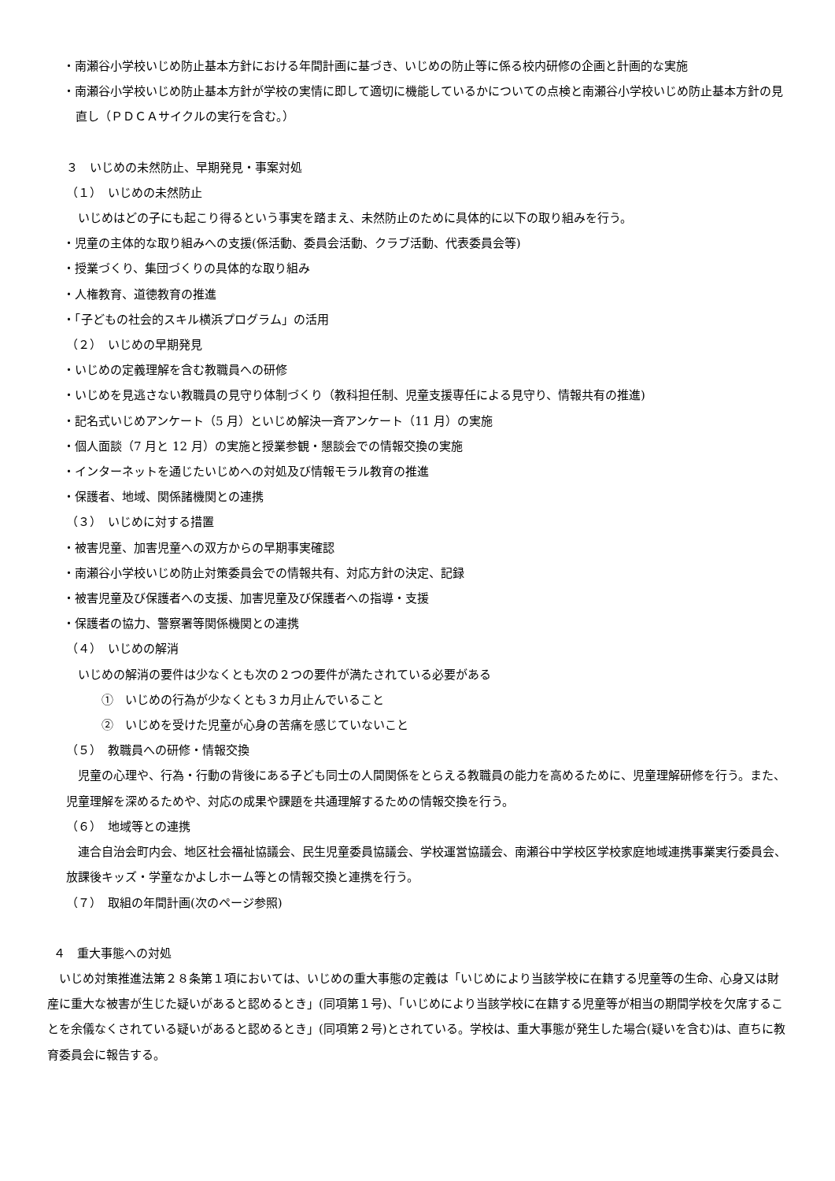・南瀬谷小学校いじめ防止基本方針における年間計画に基づき、いじめの防止等に係る校内研修の企画と計画的な実施
・南瀬谷小学校いじめ防止基本方針が学校の実情に即して適切に機能しているかについての点検と南瀬谷小学校いじめ防止基本方針の見直し（ＰＤＣＡサイクルの実行を含む。）
３　いじめの未然防止、早期発見・事案対処
（１）　いじめの未然防止
　いじめはどの子にも起こり得るという事実を踏まえ、未然防止のために具体的に以下の取り組みを行う。
・児童の主体的な取り組みへの支援(係活動、委員会活動、クラブ活動、代表委員会等)
・授業づくり、集団づくりの具体的な取り組み
・人権教育、道徳教育の推進
・「子どもの社会的スキル横浜プログラム」の活用
（２）　いじめの早期発見
・いじめの定義理解を含む教職員への研修
・いじめを見逃さない教職員の見守り体制づくり（教科担任制、児童支援専任による見守り、情報共有の推進)
・記名式いじめアンケート（5 月）といじめ解決一斉アンケート（11 月）の実施
・個人面談（7 月と 12 月）の実施と授業参観・懇談会での情報交換の実施
・インターネットを通じたいじめへの対処及び情報モラル教育の推進
・保護者、地域、関係諸機関との連携
（３）　いじめに対する措置
・被害児童、加害児童への双方からの早期事実確認
・南瀬谷小学校いじめ防止対策委員会での情報共有、対応方針の決定、記録
・被害児童及び保護者への支援、加害児童及び保護者への指導・支援
・保護者の協力、警察署等関係機関との連携
（４）　いじめの解消
　いじめの解消の要件は少なくとも次の２つの要件が満たされている必要がある
　　　①　いじめの行為が少なくとも３カ月止んでいること
　　　②　いじめを受けた児童が心身の苦痛を感じていないこと
（５）　教職員への研修・情報交換
　児童の心理や、行為・行動の背後にある子ども同士の人間関係をとらえる教職員の能力を高めるために、児童理解研修を行う。また、児童理解を深めるためや、対応の成果や課題を共通理解するための情報交換を行う。
（６）　地域等との連携
　連合自治会町内会、地区社会福祉協議会、民生児童委員協議会、学校運営協議会、南瀬谷中学校区学校家庭地域連携事業実行委員会、放課後キッズ・学童なかよしホーム等との情報交換と連携を行う。
（７）　取組の年間計画(次のページ参照)
４　重大事態への対処
　いじめ対策推進法第２８条第１項においては、いじめの重大事態の定義は「いじめにより当該学校に在籍する児童等の生命、心身又は財産に重大な被害が生じた疑いがあると認めるとき」(同項第１号)、「いじめにより当該学校に在籍する児童等が相当の期間学校を欠席することを余儀なくされている疑いがあると認めるとき」(同項第２号)とされている。学校は、重大事態が発生した場合(疑いを含む)は、直ちに教育委員会に報告する。